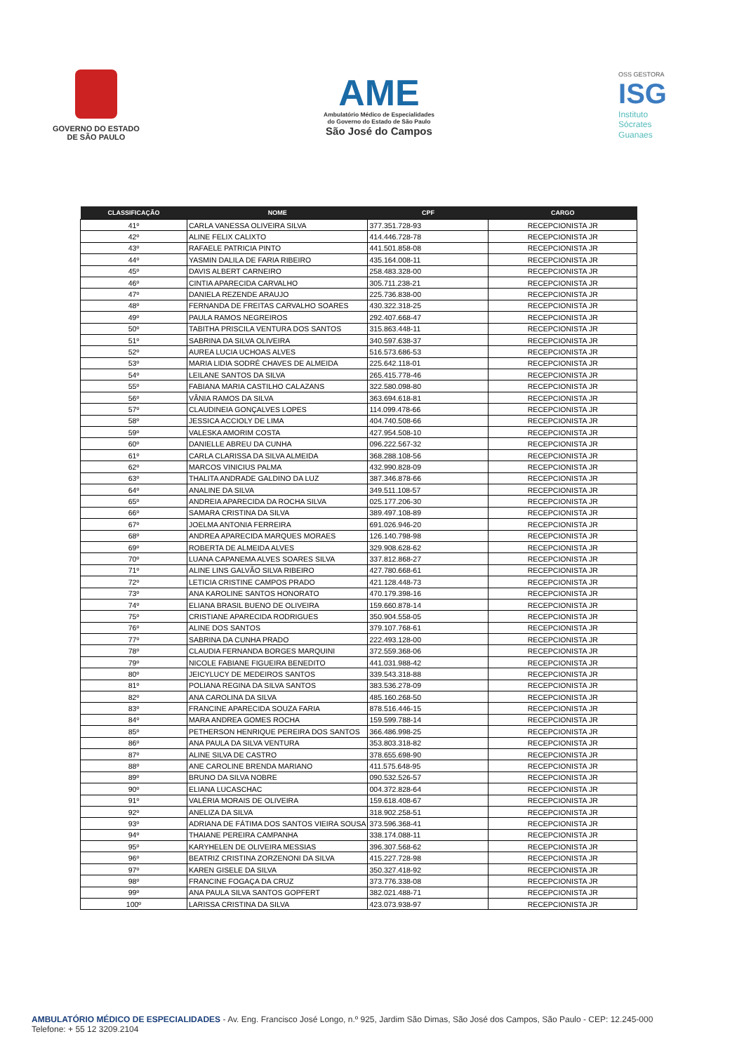GOVERNO DO ESTADO
DE SÃO PAULO
AME
Ambulatório Médico de Especialidades
do Governo do Estado de São Paulo
São José do Campos
OSS GESTORA
ISG
Instituto
Sócrates
Guanaes
| CLASSIFICAÇÃO | NOME | CPF | CARGO |
| --- | --- | --- | --- |
| 41º | CARLA VANESSA OLIVEIRA SILVA | 377.351.728-93 | RECEPCIONISTA JR |
| 42º | ALINE FELIX CALIXTO | 414.446.728-78 | RECEPCIONISTA JR |
| 43º | RAFAELE PATRICIA PINTO | 441.501.858-08 | RECEPCIONISTA JR |
| 44º | YASMIN DALILA DE FARIA RIBEIRO | 435.164.008-11 | RECEPCIONISTA JR |
| 45º | DAVIS ALBERT CARNEIRO | 258.483.328-00 | RECEPCIONISTA JR |
| 46º | CINTIA APARECIDA CARVALHO | 305.711.238-21 | RECEPCIONISTA JR |
| 47º | DANIELA REZENDE ARAUJO | 225.736.838-00 | RECEPCIONISTA JR |
| 48º | FERNANDA DE FREITAS CARVALHO SOARES | 430.322.318-25 | RECEPCIONISTA JR |
| 49º | PAULA RAMOS NEGREIROS | 292.407.668-47 | RECEPCIONISTA JR |
| 50º | TABITHA PRISCILA VENTURA DOS SANTOS | 315.863.448-11 | RECEPCIONISTA JR |
| 51º | SABRINA DA SILVA OLIVEIRA | 340.597.638-37 | RECEPCIONISTA JR |
| 52º | AUREA LUCIA UCHOAS ALVES | 516.573.686-53 | RECEPCIONISTA JR |
| 53º | MARIA LIDIA SODRÉ CHAVES DE ALMEIDA | 225.642.118-01 | RECEPCIONISTA JR |
| 54º | LEILANE SANTOS DA SILVA | 265.415.778-46 | RECEPCIONISTA JR |
| 55º | FABIANA MARIA CASTILHO CALAZANS | 322.580.098-80 | RECEPCIONISTA JR |
| 56º | VÂNIA RAMOS DA SILVA | 363.694.618-81 | RECEPCIONISTA JR |
| 57º | CLAUDINEIA GONÇALVES LOPES | 114.099.478-66 | RECEPCIONISTA JR |
| 58º | JESSICA ACCIOLY DE LIMA | 404.740.508-66 | RECEPCIONISTA JR |
| 59º | VALESKA AMORIM COSTA | 427.954.508-10 | RECEPCIONISTA JR |
| 60º | DANIELLE ABREU DA CUNHA | 096.222.567-32 | RECEPCIONISTA JR |
| 61º | CARLA CLARISSA DA SILVA ALMEIDA | 368.288.108-56 | RECEPCIONISTA JR |
| 62º | MARCOS VINICIUS PALMA | 432.990.828-09 | RECEPCIONISTA JR |
| 63º | THALITA ANDRADE GALDINO DA LUZ | 387.346.878-66 | RECEPCIONISTA JR |
| 64º | ANALINE DA SILVA | 349.511.108-57 | RECEPCIONISTA JR |
| 65º | ANDREIA APARECIDA DA ROCHA SILVA | 025.177.206-30 | RECEPCIONISTA JR |
| 66º | SAMARA CRISTINA DA SILVA | 389.497.108-89 | RECEPCIONISTA JR |
| 67º | JOELMA ANTONIA FERREIRA | 691.026.946-20 | RECEPCIONISTA JR |
| 68º | ANDREA APARECIDA MARQUES MORAES | 126.140.798-98 | RECEPCIONISTA JR |
| 69º | ROBERTA DE ALMEIDA ALVES | 329.908.628-62 | RECEPCIONISTA JR |
| 70º | LUANA CAPANEMA ALVES SOARES SILVA | 337.812.868-27 | RECEPCIONISTA JR |
| 71º | ALINE LINS GALVÃO SILVA RIBEIRO | 427.780.668-61 | RECEPCIONISTA JR |
| 72º | LETICIA CRISTINE CAMPOS PRADO | 421.128.448-73 | RECEPCIONISTA JR |
| 73º | ANA KAROLINE SANTOS HONORATO | 470.179.398-16 | RECEPCIONISTA JR |
| 74º | ELIANA BRASIL BUENO DE OLIVEIRA | 159.660.878-14 | RECEPCIONISTA JR |
| 75º | CRISTIANE APARECIDA RODRIGUES | 350.904.558-05 | RECEPCIONISTA JR |
| 76º | ALINE DOS SANTOS | 379.107.768-61 | RECEPCIONISTA JR |
| 77º | SABRINA DA CUNHA PRADO | 222.493.128-00 | RECEPCIONISTA JR |
| 78º | CLAUDIA FERNANDA BORGES MARQUINI | 372.559.368-06 | RECEPCIONISTA JR |
| 79º | NICOLE FABIANE FIGUEIRA BENEDITO | 441.031.988-42 | RECEPCIONISTA JR |
| 80º | JEICYLUCY DE MEDEIROS SANTOS | 339.543.318-88 | RECEPCIONISTA JR |
| 81º | POLIANA REGINA DA SILVA SANTOS | 383.536.278-09 | RECEPCIONISTA JR |
| 82º | ANA CAROLINA DA SILVA | 485.160.268-50 | RECEPCIONISTA JR |
| 83º | FRANCINE APARECIDA SOUZA FARIA | 878.516.446-15 | RECEPCIONISTA JR |
| 84º | MARA ANDREA GOMES ROCHA | 159.599.788-14 | RECEPCIONISTA JR |
| 85º | PETHERSON HENRIQUE PEREIRA DOS SANTOS | 366.486.998-25 | RECEPCIONISTA JR |
| 86º | ANA PAULA DA SILVA VENTURA | 353.803.318-82 | RECEPCIONISTA JR |
| 87º | ALINE SILVA DE CASTRO | 378.655.698-90 | RECEPCIONISTA JR |
| 88º | ANE CAROLINE BRENDA MARIANO | 411.575.648-95 | RECEPCIONISTA JR |
| 89º | BRUNO DA SILVA NOBRE | 090.532.526-57 | RECEPCIONISTA JR |
| 90º | ELIANA LUCASCHAC | 004.372.828-64 | RECEPCIONISTA JR |
| 91º | VALÉRIA MORAIS DE OLIVEIRA | 159.618.408-67 | RECEPCIONISTA JR |
| 92º | ANELIZA DA SILVA | 318.902.258-51 | RECEPCIONISTA JR |
| 93º | ADRIANA DE FÁTIMA DOS SANTOS VIEIRA SOUSA | 373.596.368-41 | RECEPCIONISTA JR |
| 94º | THAIANE PEREIRA CAMPANHA | 338.174.088-11 | RECEPCIONISTA JR |
| 95º | KARYHELEN DE OLIVEIRA MESSIAS | 396.307.568-62 | RECEPCIONISTA JR |
| 96º | BEATRIZ CRISTINA ZORZENONI DA SILVA | 415.227.728-98 | RECEPCIONISTA JR |
| 97º | KAREN GISELE DA SILVA | 350.327.418-92 | RECEPCIONISTA JR |
| 98º | FRANCINE FOGAÇA DA CRUZ | 373.776.338-08 | RECEPCIONISTA JR |
| 99º | ANA PAULA SILVA SANTOS GOPFERT | 382.021.488-71 | RECEPCIONISTA JR |
| 100º | LARISSA CRISTINA DA SILVA | 423.073.938-97 | RECEPCIONISTA JR |
AMBULATÓRIO MÉDICO DE ESPECIALIDADES - Av. Eng. Francisco José Longo, n.º 925, Jardim São Dimas, São José dos Campos, São Paulo - CEP: 12.245-000
Telefone: + 55 12 3209.2104